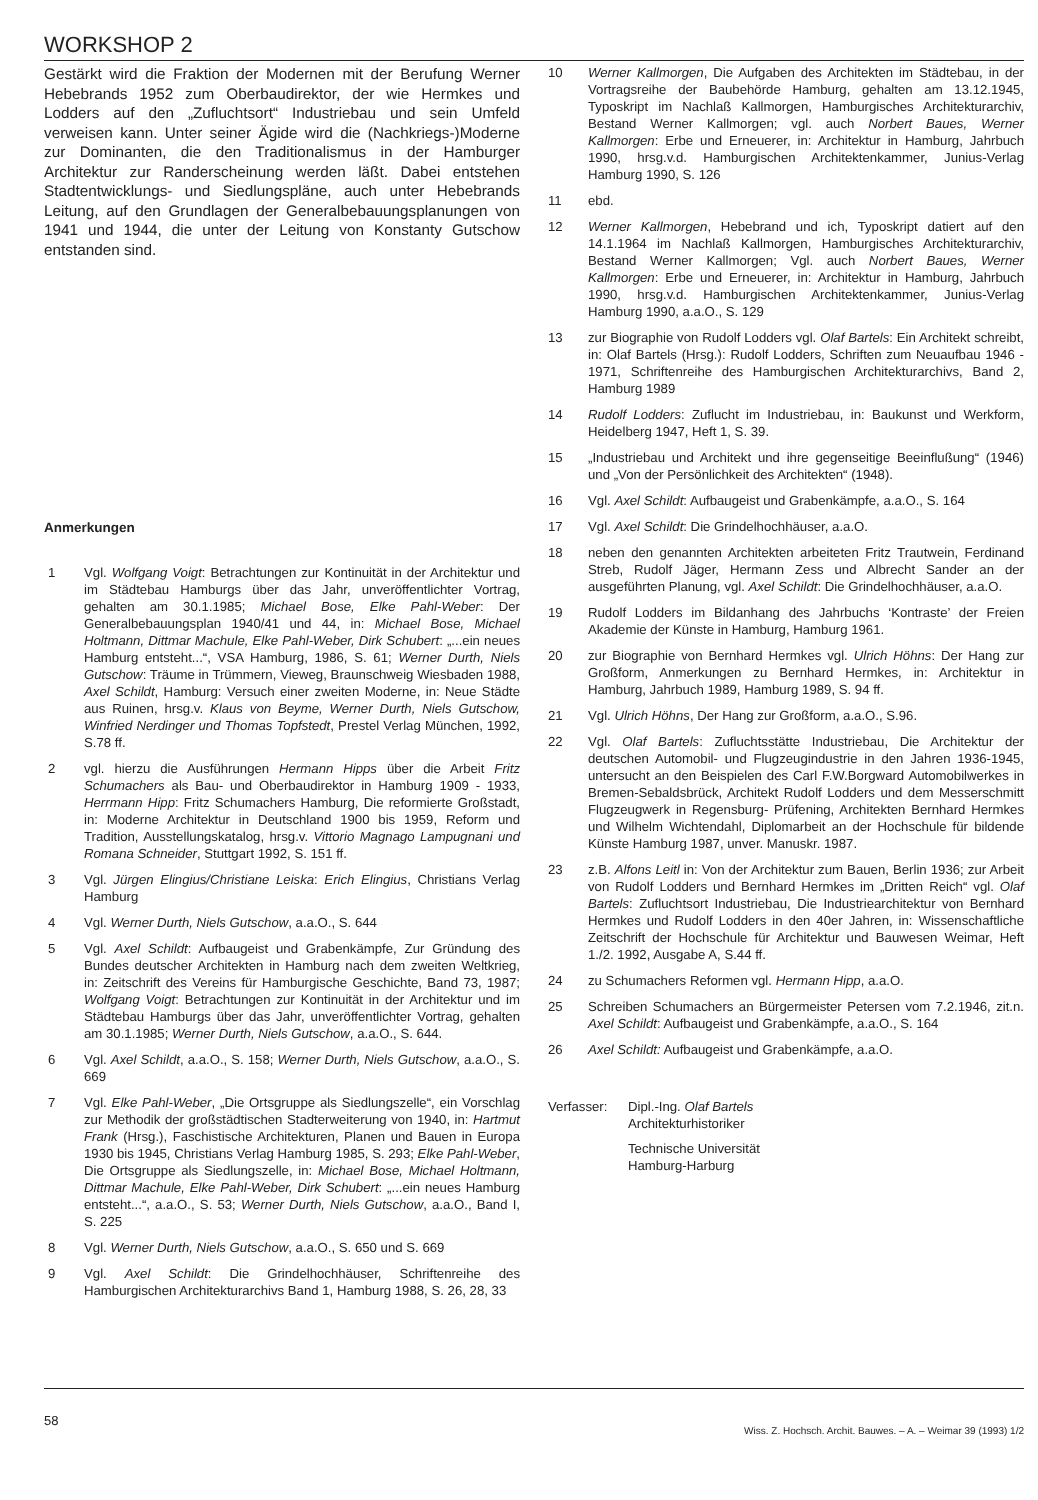WORKSHOP 2
Gestärkt wird die Fraktion der Modernen mit der Berufung Werner Hebebrands 1952 zum Oberbaudirektor, der wie Hermkes und Lodders auf den „Zufluchtsort“ Industriebau und sein Umfeld verweisen kann. Unter seiner Ägide wird die (Nachkriegs-)Moderne zur Dominanten, die den Traditionalismus in der Hamburger Architektur zur Randerscheinung werden läßt. Dabei entstehen Stadtentwicklungs- und Siedlungspläne, auch unter Hebebrands Leitung, auf den Grundlagen der Generalbebauungsplanungen von 1941 und 1944, die unter der Leitung von Konstanty Gutschow entstanden sind.
Anmerkungen
1 Vgl. Wolfgang Voigt: Betrachtungen zur Kontinuität in der Architektur und im Städtebau Hamburgs über das Jahr, unveröffentlichter Vortrag, gehalten am 30.1.1985; Michael Bose, Elke Pahl-Weber: Der Generalbebauungsplan 1940/41 und 44, in: Michael Bose, Michael Holtmann, Dittmar Machule, Elke Pahl-Weber, Dirk Schubert: „...ein neues Hamburg entsteht...“, VSA Hamburg, 1986, S. 61; Werner Durth, Niels Gutschow: Träume in Trümmern, Vieweg, Braunschweig Wiesbaden 1988, Axel Schildt, Hamburg: Versuch einer zweiten Moderne, in: Neue Städte aus Ruinen, hrsg.v. Klaus von Beyme, Werner Durth, Niels Gutschow, Winfried Nerdinger und Thomas Topfstedt, Prestel Verlag München, 1992, S.78 ff.
2 vgl. hierzu die Ausführungen Hermann Hipps über die Arbeit Fritz Schumachers als Bau- und Oberbaudirektor in Hamburg 1909 - 1933, Herrmann Hipp: Fritz Schumachers Hamburg, Die reformierte Großstadt, in: Moderne Architektur in Deutschland 1900 bis 1959, Reform und Tradition, Ausstellungskatalog, hrsg.v. Vittorio Magnago Lampugnani und Romana Schneider, Stuttgart 1992, S. 151 ff.
3 Vgl. Jürgen Elingius/Christiane Leiska: Erich Elingius, Christians Verlag Hamburg
4 Vgl. Werner Durth, Niels Gutschow, a.a.O., S. 644
5 Vgl. Axel Schildt: Aufbaugeist und Grabenkämpfe, Zur Gründung des Bundes deutscher Architekten in Hamburg nach dem zweiten Weltkrieg, in: Zeitschrift des Vereins für Hamburgische Geschichte, Band 73, 1987; Wolfgang Voigt: Betrachtungen zur Kontinuität in der Architektur und im Städtebau Hamburgs über das Jahr, unveröffentlichter Vortrag, gehalten am 30.1.1985; Werner Durth, Niels Gutschow, a.a.O., S. 644.
6 Vgl. Axel Schildt, a.a.O., S. 158; Werner Durth, Niels Gutschow, a.a.O., S. 669
7 Vgl. Elke Pahl-Weber, „Die Ortsgruppe als Siedlungszelle“, ein Vorschlag zur Methodik der großstädtischen Stadterweiterung von 1940, in: Hartmut Frank (Hrsg.), Faschistische Architekturen, Planen und Bauen in Europa 1930 bis 1945, Christians Verlag Hamburg 1985, S. 293; Elke Pahl-Weber, Die Ortsgruppe als Siedlungszelle, in: Michael Bose, Michael Holtmann, Dittmar Machule, Elke Pahl-Weber, Dirk Schubert: „...ein neues Hamburg entsteht...“, a.a.O., S. 53; Werner Durth, Niels Gutschow, a.a.O., Band I, S. 225
8 Vgl. Werner Durth, Niels Gutschow, a.a.O., S. 650 und S. 669
9 Vgl. Axel Schildt: Die Grindelhochhäuser, Schriftenreihe des Hamburgischen Architekturarchivs Band 1, Hamburg 1988, S. 26, 28, 33
10 Werner Kallmorgen, Die Aufgaben des Architekten im Städtebau, in der Vortragsreihe der Baubehörde Hamburg, gehalten am 13.12.1945, Typoskript im Nachlaß Kallmorgen, Hamburgisches Architekturarchiv, Bestand Werner Kallmorgen; vgl. auch Norbert Baues, Werner Kallmorgen: Erbe und Erneuerer, in: Architektur in Hamburg, Jahrbuch 1990, hrsg.v.d. Hamburgischen Architektenkammer, Junius-Verlag Hamburg 1990, S. 126
11 ebd.
12 Werner Kallmorgen, Hebebrand und ich, Typoskript datiert auf den 14.1.1964 im Nachlaß Kallmorgen, Hamburgisches Architekturarchiv, Bestand Werner Kallmorgen; Vgl. auch Norbert Baues, Werner Kallmorgen: Erbe und Erneuerer, in: Architektur in Hamburg, Jahrbuch 1990, hrsg.v.d. Hamburgischen Architektenkammer, Junius-Verlag Hamburg 1990, a.a.O., S. 129
13 zur Biographie von Rudolf Lodders vgl. Olaf Bartels: Ein Architekt schreibt, in: Olaf Bartels (Hrsg.): Rudolf Lodders, Schriften zum Neuaufbau 1946 - 1971, Schriftenreihe des Hamburgischen Architekturarchivs, Band 2, Hamburg 1989
14 Rudolf Lodders: Zuflucht im Industriebau, in: Baukunst und Werkform, Heidelberg 1947, Heft 1, S. 39.
15 „Industriebau und Architekt und ihre gegenseitige Beeinflußung“ (1946) und „Von der Persönlichkeit des Architekten“ (1948).
16 Vgl. Axel Schildt: Aufbaugeist und Grabenkämpfe, a.a.O., S. 164
17 Vgl. Axel Schildt: Die Grindelhochhäuser, a.a.O.
18 neben den genannten Architekten arbeiteten Fritz Trautwein, Ferdinand Streb, Rudolf Jäger, Hermann Zess und Albrecht Sander an der ausgeführten Planung, vgl. Axel Schildt: Die Grindelhochhäuser, a.a.O.
19 Rudolf Lodders im Bildanhang des Jahrbuchs ‘Kontraste’ der Freien Akademie der Künste in Hamburg, Hamburg 1961.
20 zur Biographie von Bernhard Hermkes vgl. Ulrich Höhns: Der Hang zur Großform, Anmerkungen zu Bernhard Hermkes, in: Architektur in Hamburg, Jahrbuch 1989, Hamburg 1989, S. 94 ff.
21 Vgl. Ulrich Höhns, Der Hang zur Großform, a.a.O., S.96.
22 Vgl. Olaf Bartels: Zufluchtsstätte Industriebau, Die Architektur der deutschen Automobil- und Flugzeugindustrie in den Jahren 1936-1945, untersucht an den Beispielen des Carl F.W.Borgward Automobilwerkes in Bremen-Sebaldsbrück, Architekt Rudolf Lodders und dem Messerschmitt Flugzeugwerk in Regensburg- Prüfening, Architekten Bernhard Hermkes und Wilhelm Wichtendahl, Diplomarbeit an der Hochschule für bildende Künste Hamburg 1987, unver. Manuskr. 1987.
23 z.B. Alfons Leitl in: Von der Architektur zum Bauen, Berlin 1936; zur Arbeit von Rudolf Lodders und Bernhard Hermkes im „Dritten Reich“ vgl. Olaf Bartels: Zufluchtsort Industriebau, Die Industriearchitektur von Bernhard Hermkes und Rudolf Lodders in den 40er Jahren, in: Wissenschaftliche Zeitschrift der Hochschule für Architektur und Bauwesen Weimar, Heft 1./2. 1992, Ausgabe A, S.44 ff.
24 zu Schumachers Reformen vgl. Hermann Hipp, a.a.O.
25 Schreiben Schumachers an Bürgermeister Petersen vom 7.2.1946, zit.n. Axel Schildt: Aufbaugeist und Grabenkämpfe, a.a.O., S. 164
26 Axel Schildt: Aufbaugeist und Grabenkämpfe, a.a.O.
Verfasser: Dipl.-Ing. Olaf Bartels
Architekturhistoriker
Technische Universität
Hamburg-Harburg
58
Wiss. Z. Hochsch. Archit. Bauwes. – A. – Weimar 39 (1993) 1/2